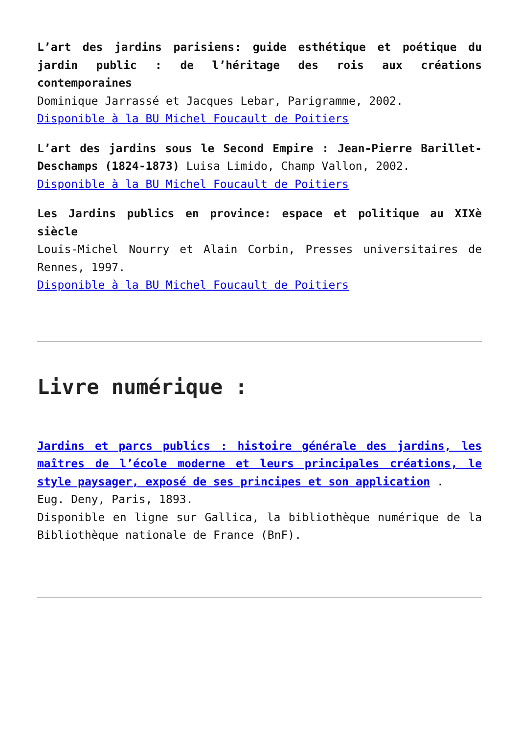L’art des jardins parisiens: guide esthétique et poétique du jardin public : de l’héritage des rois aux créations contemporaines
Dominique Jarrassé et Jacques Lebar, Parigramme, 2002.
Disponible à la BU Michel Foucault de Poitiers
L’art des jardins sous le Second Empire : Jean-Pierre Barillet-Deschamps (1824-1873) Luisa Limido, Champ Vallon, 2002.
Disponible à la BU Michel Foucault de Poitiers
Les Jardins publics en province: espace et politique au XIXè siècle
Louis-Michel Nourry et Alain Corbin, Presses universitaires de Rennes, 1997.
Disponible à la BU Michel Foucault de Poitiers
Livre numérique :
Jardins et parcs publics : histoire générale des jardins, les maîtres de l’école moderne et leurs principales créations, le style paysager, exposé de ses principes et son application .
Eug. Deny, Paris, 1893.
Disponible en ligne sur Gallica, la bibliothèque numérique de la Bibliothèque nationale de France (BnF).